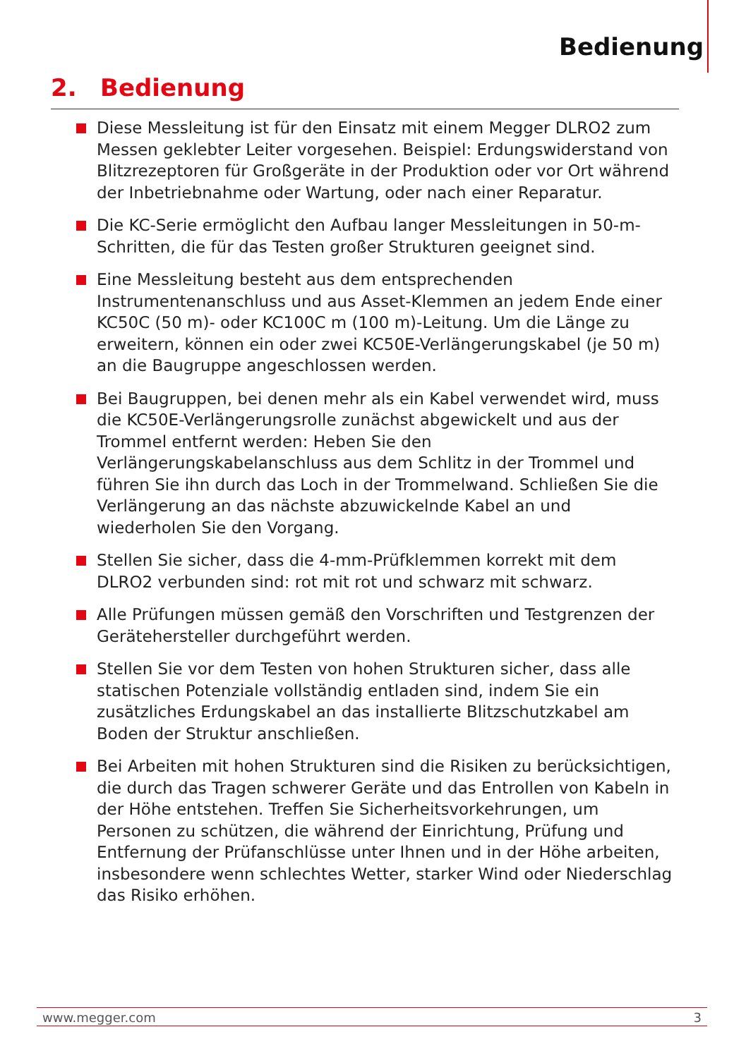Bedienung
2. Bedienung
Diese Messleitung ist für den Einsatz mit einem Megger DLRO2 zum Messen geklebter Leiter vorgesehen. Beispiel: Erdungswiderstand von Blitzrezeptoren für Großgeräte in der Produktion oder vor Ort während der Inbetriebnahme oder Wartung, oder nach einer Reparatur.
Die KC-Serie ermöglicht den Aufbau langer Messleitungen in 50-m-Schritten, die für das Testen großer Strukturen geeignet sind.
Eine Messleitung besteht aus dem entsprechenden Instrumentenanschluss und aus Asset-Klemmen an jedem Ende einer KC50C (50 m)- oder KC100C m (100 m)-Leitung. Um die Länge zu erweitern, können ein oder zwei KC50E-Verlängerungskabel (je 50 m) an die Baugruppe angeschlossen werden.
Bei Baugruppen, bei denen mehr als ein Kabel verwendet wird, muss die KC50E-Verlängerungsrolle zunächst abgewickelt und aus der Trommel entfernt werden: Heben Sie den Verlängerungskabelanschluss aus dem Schlitz in der Trommel und führen Sie ihn durch das Loch in der Trommelwand. Schließen Sie die Verlängerung an das nächste abzuwickelnde Kabel an und wiederholen Sie den Vorgang.
Stellen Sie sicher, dass die 4-mm-Prüfklemmen korrekt mit dem DLRO2 verbunden sind: rot mit rot und schwarz mit schwarz.
Alle Prüfungen müssen gemäß den Vorschriften und Testgrenzen der Gerätehersteller durchgeführt werden.
Stellen Sie vor dem Testen von hohen Strukturen sicher, dass alle statischen Potenziale vollständig entladen sind, indem Sie ein zusätzliches Erdungskabel an das installierte Blitzschutzkabel am Boden der Struktur anschließen.
Bei Arbeiten mit hohen Strukturen sind die Risiken zu berücksichtigen, die durch das Tragen schwerer Geräte und das Entrollen von Kabeln in der Höhe entstehen. Treffen Sie Sicherheitsvorkehrungen, um Personen zu schützen, die während der Einrichtung, Prüfung und Entfernung der Prüfanschlüsse unter Ihnen und in der Höhe arbeiten, insbesondere wenn schlechtes Wetter, starker Wind oder Niederschlag das Risiko erhöhen.
www.megger.com 3